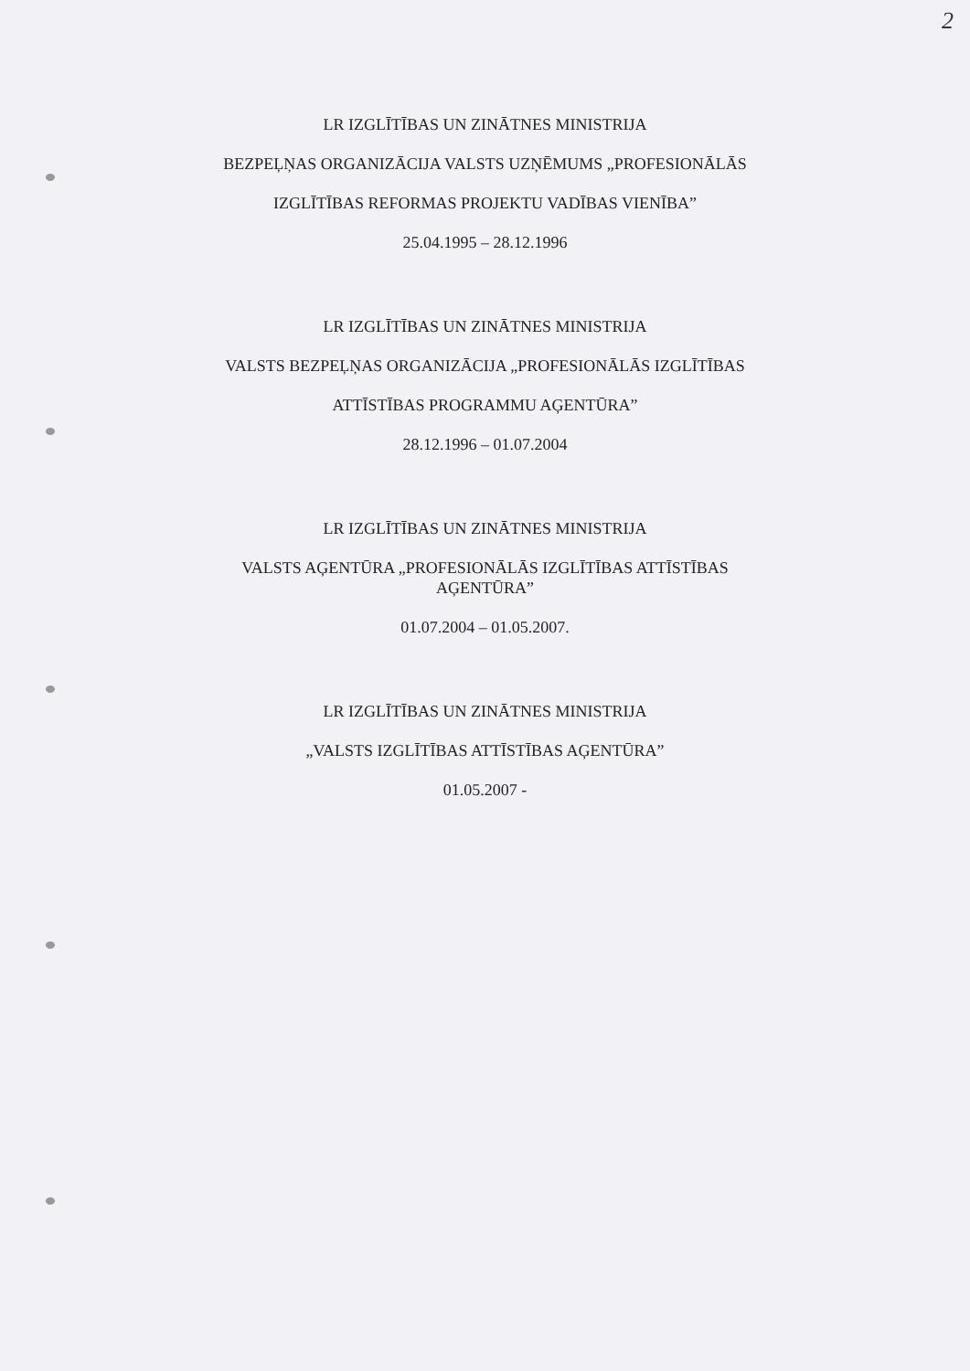2
LR IZGLĪTĪBAS UN ZINĀTNES MINISTRIJA
BEZPEĻŅAS ORGANIZĀCIJA VALSTS UZŅĒMUMS „PROFESIONĀLĀS
IZGLĪTĪBAS REFORMAS PROJEKTU VADĪBAS VIENĪBA”
25.04.1995 – 28.12.1996
LR IZGLĪTĪBAS UN ZINĀTNES MINISTRIJA
VALSTS BEZPEĻŅAS ORGANIZĀCIJA „PROFESIONĀLĀS IZGLĪTĪBAS
ATTĪSTĪBAS PROGRAMMU AĢENTŪRA”
28.12.1996 – 01.07.2004
LR IZGLĪTĪBAS UN ZINĀTNES MINISTRIJA
VALSTS AĢENTŪRA „PROFESIONĀLĀS IZGLĪTĪBAS ATTĪSTĪBAS
AĢENTŪRA”
01.07.2004 – 01.05.2007.
LR IZGLĪTĪBAS UN ZINĀTNES MINISTRIJA
„VALSTS IZGLĪTĪBAS ATTĪSTĪBAS AĢENTŪRA”
01.05.2007 -